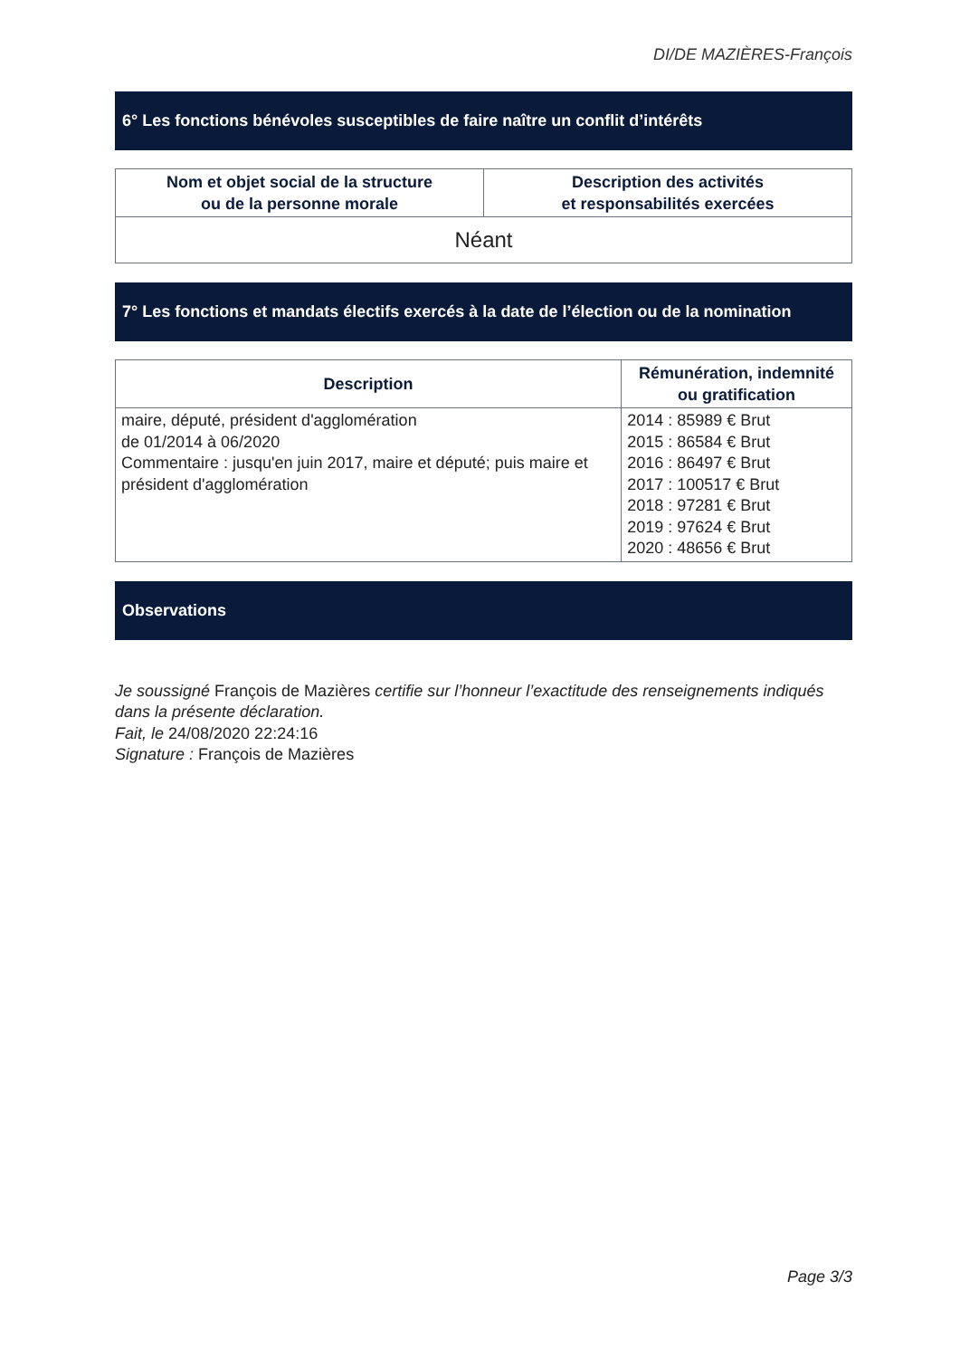DI/DE MAZIÈRES-François
6° Les fonctions bénévoles susceptibles de faire naître un conflit d’intérêts
| Nom et objet social de la structure ou de la personne morale | Description des activités et responsabilités exercées |
| --- | --- |
| Néant | |
7° Les fonctions et mandats électifs exercés à la date de l’élection ou de la nomination
| Description | Rémunération, indemnité ou gratification |
| --- | --- |
| maire, député, président d'agglomération de 01/2014 à 06/2020 Commentaire : jusqu'en juin 2017, maire et député; puis maire et président d'agglomération | 2014 : 85989 € Brut 2015 : 86584 € Brut 2016 : 86497 € Brut 2017 : 100517 € Brut 2018 : 97281 € Brut 2019 : 97624 € Brut 2020 : 48656 € Brut |
Observations
Je soussigné François de Mazières certifie sur l’honneur l’exactitude des renseignements indiqués dans la présente déclaration.
Fait, le 24/08/2020 22:24:16
Signature : François de Mazières
Page 3/3